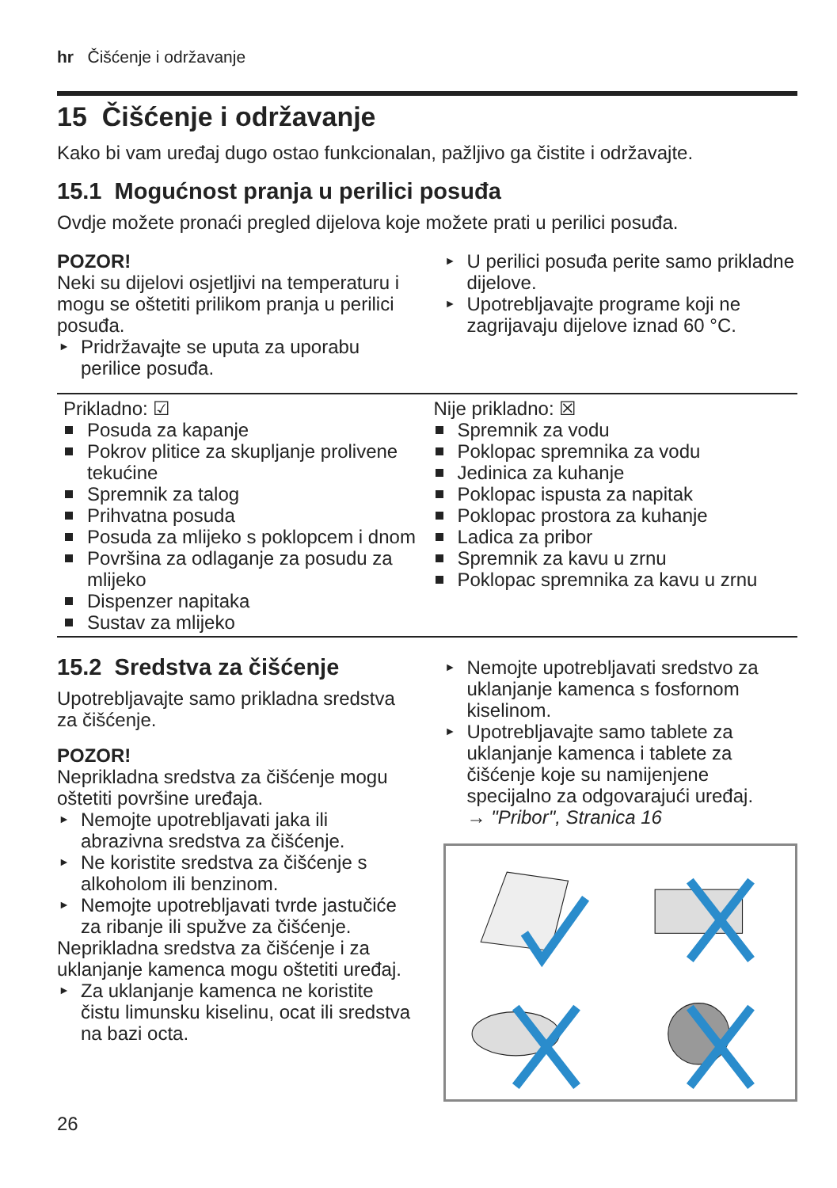hr Čišćenje i održavanje
15 Čišćenje i održavanje
Kako bi vam uređaj dugo ostao funkcionalan, pažljivo ga čistite i održavajte.
15.1 Mogućnost pranja u perilici posuđa
Ovdje možete pronaći pregled dijelova koje možete prati u perilici posuđa.
POZOR!
Neki su dijelovi osjetljivi na temperaturu i mogu se oštetiti prilikom pranja u perilici posuđa.
► Pridržavajte se uputa za uporabu perilice posuđa.
► U perilici posuđa perite samo prikladne dijelove.
► Upotrebljavajte programe koji ne zagrijavaju dijelove iznad 60 °C.
| Prikladno: ☑ Posuda za kapanje Pokrov plitice za skupljanje prolivene tekućine Spremnik za talog Prihvatna posuda Posuda za mlijeko s poklopcem i dnom Površina za odlaganje za posudu za mlijeko Dispenzer napitaka Sustav za mlijeko | Nije prikladno: ☒ Spremnik za vodu Poklopac spremnika za vodu Jedinica za kuhanje Poklopac ispusta za napitak Poklopac prostora za kuhanje Ladica za pribor Spremnik za kavu u zrnu Poklopac spremnika za kavu u zrnu |
15.2 Sredstva za čišćenje
Upotrebljavajte samo prikladna sredstva za čišćenje.
POZOR!
Neprikladna sredstva za čišćenje mogu oštetiti površine uređaja.
► Nemojte upotrebljavati jaka ili abrazivna sredstva za čišćenje.
► Ne koristite sredstva za čišćenje s alkoholom ili benzinom.
► Nemojte upotrebljavati tvrde jastučiće za ribanje ili spužve za čišćenje.
Neprikladna sredstva za čišćenje i za uklanjanje kamenca mogu oštetiti uređaj.
► Za uklanjanje kamenca ne koristite čistu limunsku kiselinu, ocat ili sredstva na bazi octa.
► Nemojte upotrebljavati sredstvo za uklanjanje kamenca s fosfornom kiselinom.
► Upotrebljavajte samo tablete za uklanjanje kamenca i tablete za čišćenje koje su namijenjene specijalno za odgovarajući uređaj.
→ "Pribor", Stranica 16
26